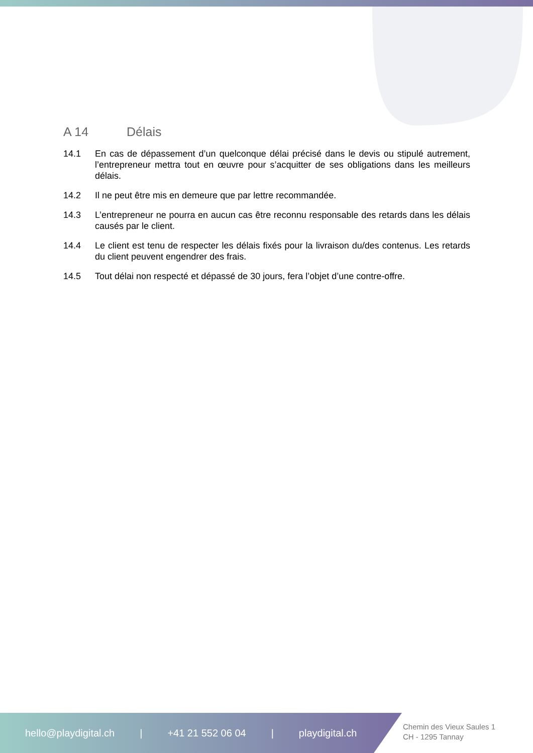A 14 Délais
14.1 En cas de dépassement d’un quelconque délai précisé dans le devis ou stipulé autrement, l’entrepreneur mettra tout en œuvre pour s’acquitter de ses obligations dans les meilleurs délais.
14.2 Il ne peut être mis en demeure que par lettre recommandée.
14.3 L’entrepreneur ne pourra en aucun cas être reconnu responsable des retards dans les délais causés par le client.
14.4 Le client est tenu de respecter les délais fixés pour la livraison du/des contenus. Les retards du client peuvent engendrer des frais.
14.5 Tout délai non respecté et dépassé de 30 jours, fera l’objet d’une contre-offre.
hello@playdigital.ch | +41 21 552 06 04 | playdigital.ch
Chemin des Vieux Saules 1
CH - 1295 Tannay